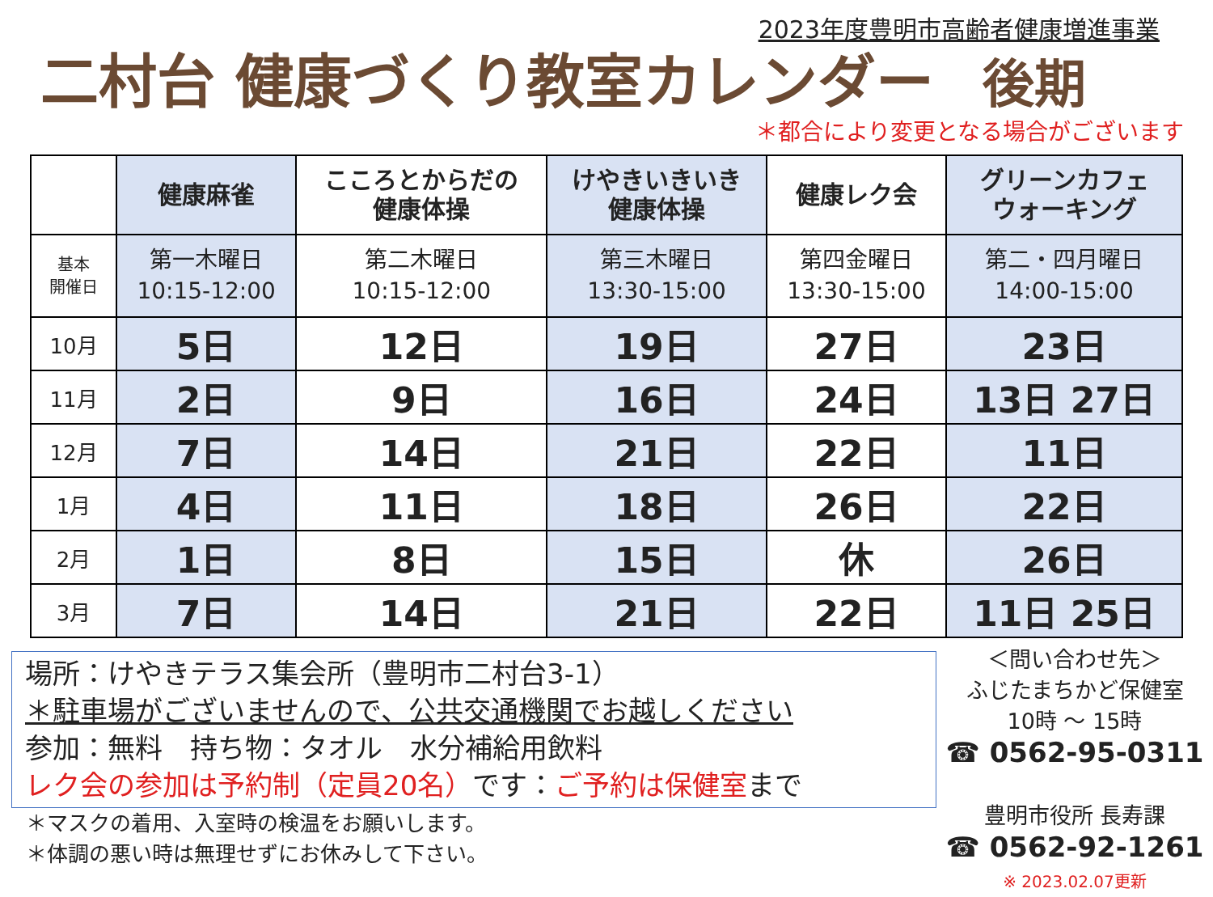2023年度豊明市高齢者健康増進事業
二村台 健康づくり教室カレンダー 後期
＊都合により変更となる場合がございます
| | 健康麻雀 | こころとからだの 健康体操 | けやきいきいき 健康体操 | 健康レク会 | グリーンカフェ ウォーキング |
| --- | --- | --- | --- | --- | --- |
| 基本 開催日 | 第一木曜日 10:15-12:00 | 第二木曜日 10:15-12:00 | 第三木曜日 13:30-15:00 | 第四金曜日 13:30-15:00 | 第二・四月曜日 14:00-15:00 |
| 10月 | 5日 | 12日 | 19日 | 27日 | 23日 |
| 11月 | 2日 | 9日 | 16日 | 24日 | 13日 27日 |
| 12月 | 7日 | 14日 | 21日 | 22日 | 11日 |
| 1月 | 4日 | 11日 | 18日 | 26日 | 22日 |
| 2月 | 1日 | 8日 | 15日 | 休 | 26日 |
| 3月 | 7日 | 14日 | 21日 | 22日 | 11日 25日 |
場所：けやきテラス集会所（豊明市二村台3-1）
＊駐車場がございませんので、公共交通機関でお越しください
参加：無料　持ち物：タオル　水分補給用飲料
レク会の参加は予約制（定員20名）です：ご予約は保健室まで
＊マスクの着用、入室時の検温をお願いします。
＊体調の悪い時は無理せずにお休みして下さい。
＜問い合わせ先＞
ふじたまちかど保健室
10時 ～ 15時
☎ 0562-95-0311
豊明市役所 長寿課
☎ 0562-92-1261
※ 2023.02.07更新